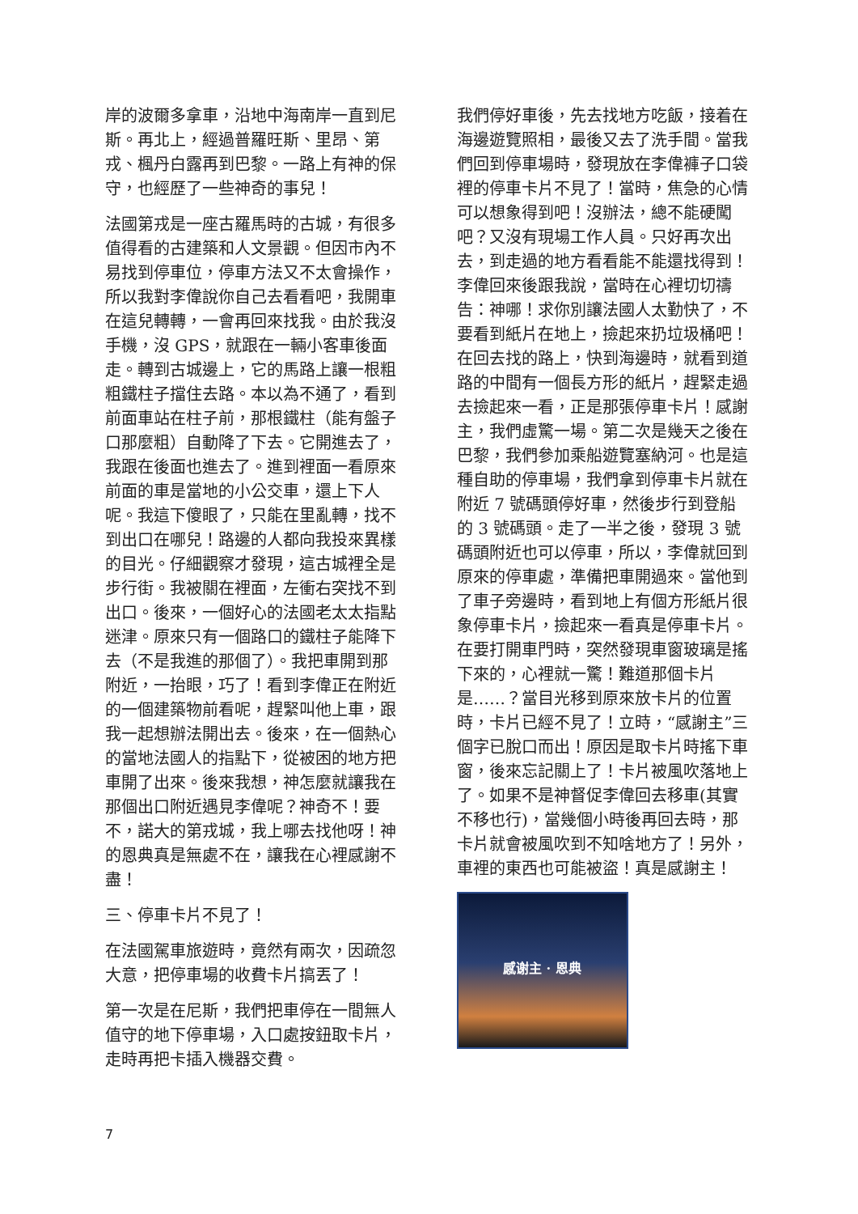岸的波爾多拿車，沿地中海南岸一直到尼斯。再北上，經過普羅旺斯、里昂、第戎、楓丹白露再到巴黎。一路上有神的保守，也經歷了一些神奇的事兒！
法國第戎是一座古羅馬時的古城，有很多值得看的古建築和人文景觀。但因市內不易找到停車位，停車方法又不太會操作，所以我對李偉說你自己去看看吧，我開車在這兒轉轉，一會再回來找我。由於我沒手機，沒 GPS，就跟在一輛小客車後面走。轉到古城邊上，它的馬路上讓一根粗粗鐵柱子擋住去路。本以為不通了，看到前面車站在柱子前，那根鐵柱（能有盤子口那麼粗）自動降了下去。它開進去了，我跟在後面也進去了。進到裡面一看原來前面的車是當地的小公交車，還上下人呢。我這下傻眼了，只能在里亂轉，找不到出口在哪兒！路邊的人都向我投來異樣的目光。仔細觀察才發現，這古城裡全是步行街。我被關在裡面，左衝右突找不到出口。後來，一個好心的法國老太太指點迷津。原來只有一個路口的鐵柱子能降下去（不是我進的那個了）。我把車開到那附近，一抬眼，巧了！看到李偉正在附近的一個建築物前看呢，趕緊叫他上車，跟我一起想辦法開出去。後來，在一個熱心的當地法國人的指點下，從被困的地方把車開了出來。後來我想，神怎麼就讓我在那個出口附近遇見李偉呢？神奇不！要不，諾大的第戎城，我上哪去找他呀！神的恩典真是無處不在，讓我在心裡感謝不盡！
三、停車卡片不見了！
在法國駕車旅遊時，竟然有兩次，因疏忽大意，把停車場的收費卡片搞丟了！
第一次是在尼斯，我們把車停在一間無人值守的地下停車場，入口處按鈕取卡片，走時再把卡插入機器交費。
我們停好車後，先去找地方吃飯，接着在海邊遊覽照相，最後又去了洗手間。當我們回到停車場時，發現放在李偉褲子口袋裡的停車卡片不見了！當時，焦急的心情可以想象得到吧！沒辦法，總不能硬闖吧？又沒有現場工作人員。只好再次出去，到走過的地方看看能不能還找得到！李偉回來後跟我說，當時在心裡切切禱告：神哪！求你別讓法國人太勤快了，不要看到紙片在地上，撿起來扔垃圾桶吧！在回去找的路上，快到海邊時，就看到道路的中間有一個長方形的紙片，趕緊走過去撿起來一看，正是那張停車卡片！感謝主，我們虛驚一場。第二次是幾天之後在巴黎，我們參加乘船遊覽塞納河。也是這種自助的停車場，我們拿到停車卡片就在附近 7 號碼頭停好車，然後步行到登船的 3 號碼頭。走了一半之後，發現 3 號碼頭附近也可以停車，所以，李偉就回到原來的停車處，準備把車開過來。當他到了車子旁邊時，看到地上有個方形紙片很象停車卡片，撿起來一看真是停車卡片。在要打開車門時，突然發現車窗玻璃是搖下來的，心裡就一驚！難道那個卡片是……？當目光移到原來放卡片的位置時，卡片已經不見了！立時，“感謝主”三個字已脫口而出！原因是取卡片時搖下車窗，後來忘記關上了！卡片被風吹落地上了。如果不是神督促李偉回去移車(其實不移也行)，當幾個小時後再回去時，那卡片就會被風吹到不知啥地方了！另外，車裡的東西也可能被盜！真是感謝主！
感谢主 · 恩典
7